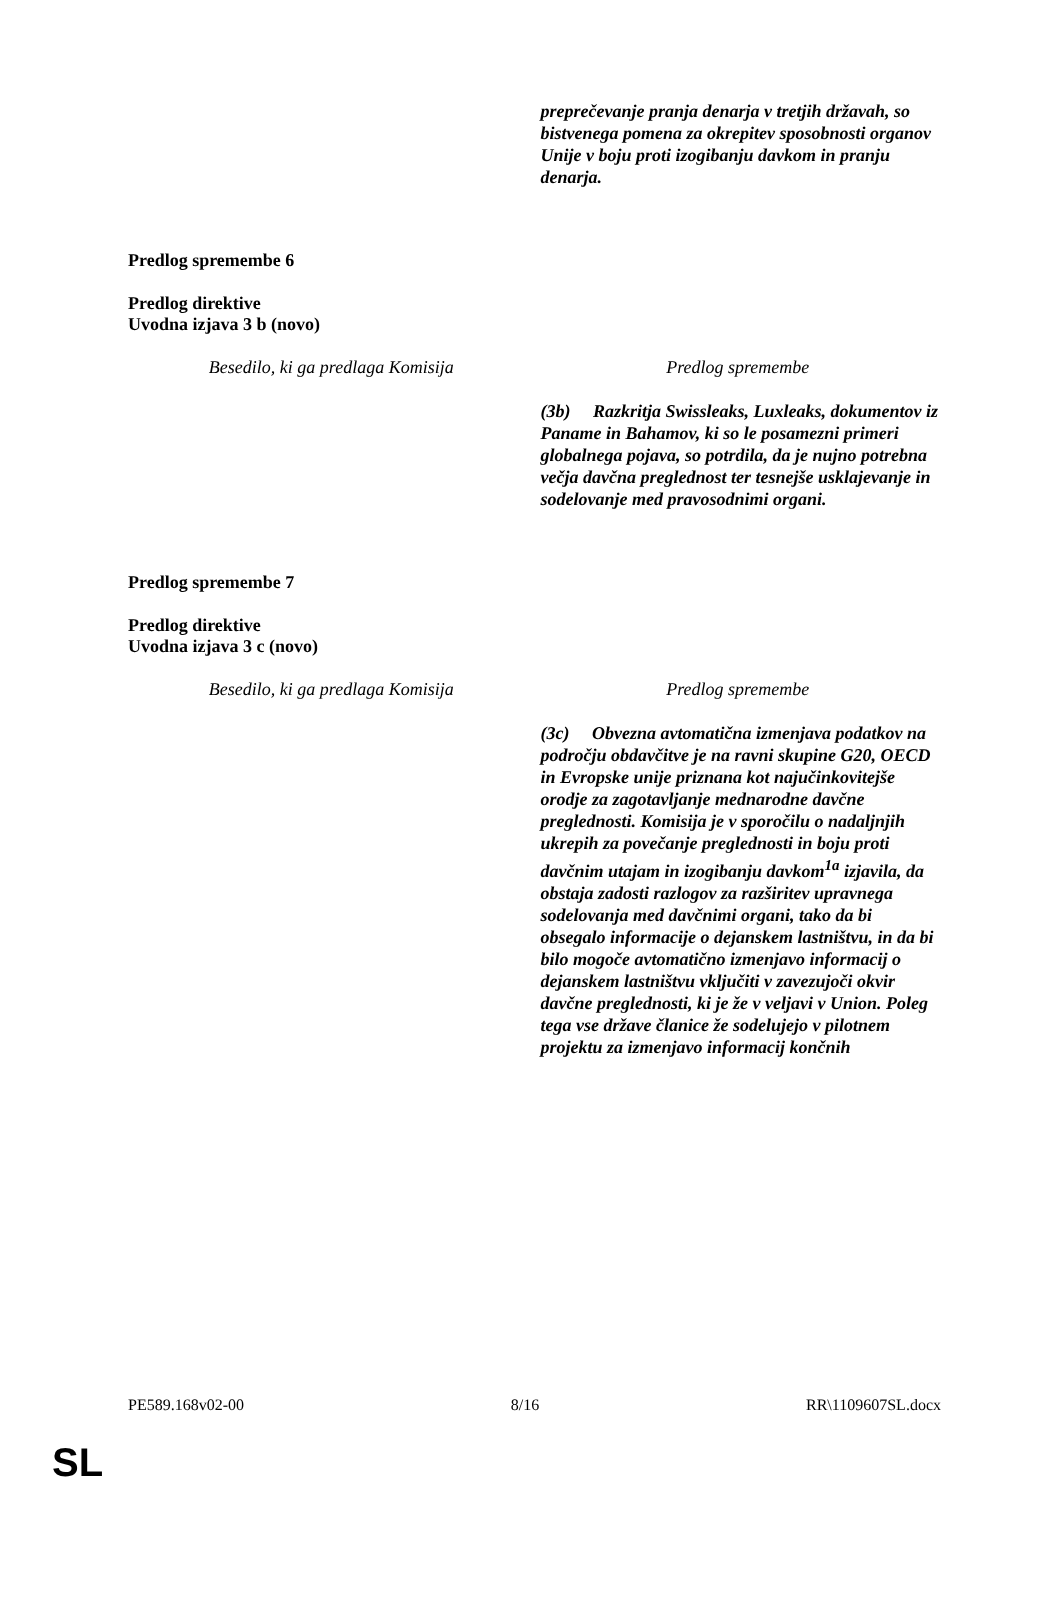| | preprečevanje pranja denarja v tretjih državah, so bistvenega pomena za okrepitev sposobnosti organov Unije v boju proti izogibanju davkom in pranju denarja. |
Predlog spremembe 6
Predlog direktive
Uvodna izjava 3 b (novo)
| Besedilo, ki ga predlaga Komisija | Predlog spremembe |
| | (3b) Razkritja Swissleaks, Luxleaks, dokumentov iz Paname in Bahamov, ki so le posamezni primeri globalnega pojava, so potrdila, da je nujno potrebna večja davčna preglednost ter tesnejše usklajevanje in sodelovanje med pravosodnimi organi. |
Predlog spremembe 7
Predlog direktive
Uvodna izjava 3 c (novo)
| Besedilo, ki ga predlaga Komisija | Predlog spremembe |
| | (3c) Obvezna avtomatična izmenjava podatkov na področju obdavčitve je na ravni skupine G20, OECD in Evropske unije priznana kot najučinkovitejše orodje za zagotavljanje mednarodne davčne preglednosti. Komisija je v sporočilu o nadaljnjih ukrepih za povečanje preglednosti in boju proti davčnim utajam in izogibanju davkom<sup>1a</sup> izjavila, da obstaja zadosti razlogov za razširitev upravnega sodelovanja med davčnimi organi, tako da bi obsegalo informacije o dejanskem lastništvu, in da bi bilo mogoče avtomatično izmenjavo informacij o dejanskem lastništvu vključiti v zavezujoči okvir davčne preglednosti, ki je že v veljavi v Union. Poleg tega vse države članice že sodelujejo v pilotnem projektu za izmenjavo informacij končnih |
PE589.168v02-00 8/16 RR\1109607SL.docx
SL